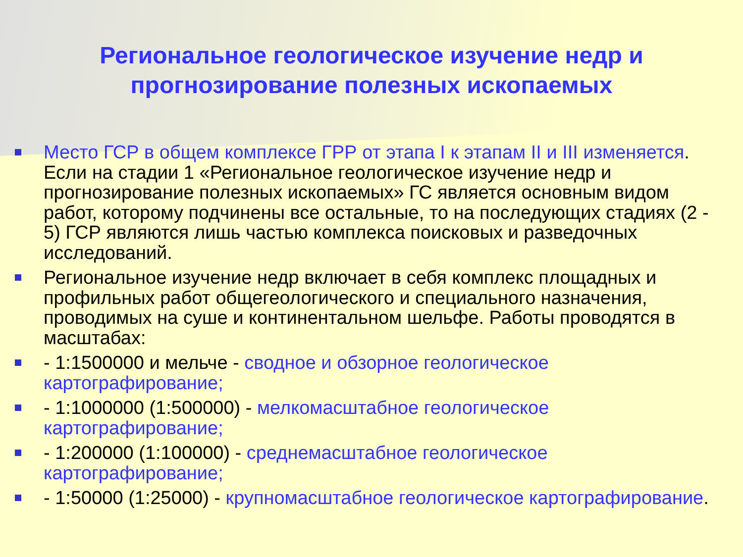Региональное геологическое изучение недр и прогнозирование полезных ископаемых
Место ГСР в общем комплексе ГРР от этапа I к этапам II и III изменяется. Если на стадии 1 «Региональное геологическое изучение недр и прогнозирование полезных ископаемых» ГС является основным видом работ, которому подчинены все остальные, то на последующих стадиях (2 - 5) ГСР являются лишь частью комплекса поисковых и разведочных исследований.
Региональное изучение недр включает в себя комплекс площадных и профильных работ общегеологического и специального назначения, проводимых на суше и континентальном шельфе. Работы проводятся в масштабах:
- 1:1500000 и мельче - сводное и обзорное геологическое картографирование;
- 1:1000000 (1:500000) - мелкомасштабное геологическое картографирование;
- 1:200000 (1:100000) - среднемасштабное геологическое картографирование;
- 1:50000 (1:25000) - крупномасштабное геологическое картографирование.